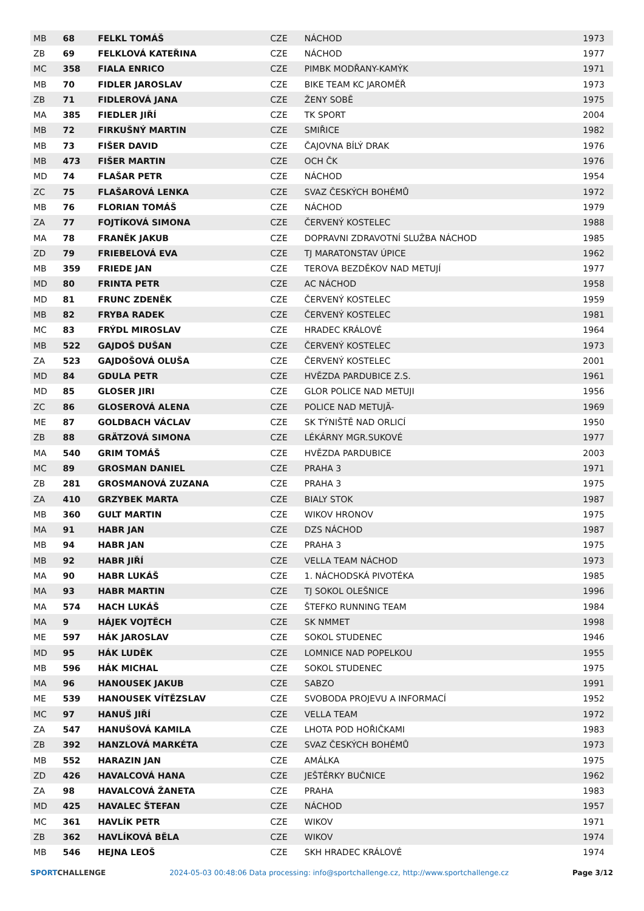| MB | 68 | FELKL TOMÁŠ | CZE | NÁCHOD | 1973 |
| ZB | 69 | FELKLOVÁ KATEŘINA | CZE | NÁCHOD | 1977 |
| MC | 358 | FIALA ENRICO | CZE | PIMBK MODŘANY-KAMÝK | 1971 |
| MB | 70 | FIDLER JAROSLAV | CZE | BIKE TEAM KC JAROMĚŘ | 1973 |
| ZB | 71 | FIDLEROVÁ JANA | CZE | ŽENY SOBĚ | 1975 |
| MA | 385 | FIEDLER JIŘÍ | CZE | TK SPORT | 2004 |
| MB | 72 | FIRKUŠNÝ MARTIN | CZE | SMIŘICE | 1982 |
| MB | 73 | FIŠER DAVID | CZE | ČAJOVNA BÍLÝ DRAK | 1976 |
| MB | 473 | FIŠER MARTIN | CZE | OCH ČK | 1976 |
| MD | 74 | FLAŠAR PETR | CZE | NÁCHOD | 1954 |
| ZC | 75 | FLAŠAROVÁ LENKA | CZE | SVAZ ČESKÝCH BOHÉMŮ | 1972 |
| MB | 76 | FLORIAN TOMÁŠ | CZE | NÁCHOD | 1979 |
| ZA | 77 | FOJTÍKOVÁ SIMONA | CZE | ČERVENÝ KOSTELEC | 1988 |
| MA | 78 | FRANĚK JAKUB | CZE | DOPRAVNI ZDRAVOTNÍ SLUŽBA NÁCHOD | 1985 |
| ZD | 79 | FRIEBELOVÁ EVA | CZE | TJ MARATONSTAV ÚPICE | 1962 |
| MB | 359 | FRIEDE JAN | CZE | TEROVA BEZDĚKOV NAD METUJÍ | 1977 |
| MD | 80 | FRINTA PETR | CZE | AC NÁCHOD | 1958 |
| MD | 81 | FRUNC ZDENĚK | CZE | ČERVENÝ KOSTELEC | 1959 |
| MB | 82 | FRYBA RADEK | CZE | ČERVENÝ KOSTELEC | 1981 |
| MC | 83 | FRÝDL MIROSLAV | CZE | HRADEC KRÁLOVÉ | 1964 |
| MB | 522 | GAJDOŠ DUŠAN | CZE | ČERVENÝ KOSTELEC | 1973 |
| ZA | 523 | GAJDOŠOVÁ OLUŠA | CZE | ČERVENÝ KOSTELEC | 2001 |
| MD | 84 | GDULA PETR | CZE | HVĚZDA PARDUBICE Z.S. | 1961 |
| MD | 85 | GLOSER JIRI | CZE | GLOR POLICE NAD METUJI | 1956 |
| ZC | 86 | GLOSEROVÁ ALENA | CZE | POLICE NAD METUJÃ- | 1969 |
| ME | 87 | GOLDBACH VÁCLAV | CZE | SK TÝNIŠTĚ NAD ORLICÍ | 1950 |
| ZB | 88 | GRÄTZOVÁ SIMONA | CZE | LÉKÁRNY MGR.SUKOVÉ | 1977 |
| MA | 540 | GRIM TOMÁŠ | CZE | HVĚZDA PARDUBICE | 2003 |
| MC | 89 | GROSMAN DANIEL | CZE | PRAHA 3 | 1971 |
| ZB | 281 | GROSMANOVÁ ZUZANA | CZE | PRAHA 3 | 1975 |
| ZA | 410 | GRZYBEK MARTA | CZE | BIALY STOK | 1987 |
| MB | 360 | GULT MARTIN | CZE | WIKOV HRONOV | 1975 |
| MA | 91 | HABR JAN | CZE | DZS NÁCHOD | 1987 |
| MB | 94 | HABR JAN | CZE | PRAHA 3 | 1975 |
| MB | 92 | HABR JIŘÍ | CZE | VELLA TEAM NÁCHOD | 1973 |
| MA | 90 | HABR LUKÁŠ | CZE | 1. NÁCHODSKÁ PIVOTÉKA | 1985 |
| MA | 93 | HABR MARTIN | CZE | TJ SOKOL OLEŠNICE | 1996 |
| MA | 574 | HACH LUKÁŠ | CZE | ŠTEFKO RUNNING TEAM | 1984 |
| MA | 9 | HÁJEK VOJTĚCH | CZE | SK NMMET | 1998 |
| ME | 597 | HÁK JAROSLAV | CZE | SOKOL STUDENEC | 1946 |
| MD | 95 | HÁK LUDĚK | CZE | LOMNICE NAD POPELKOU | 1955 |
| MB | 596 | HÁK MICHAL | CZE | SOKOL STUDENEC | 1975 |
| MA | 96 | HANOUSEK JAKUB | CZE | SABZO | 1991 |
| ME | 539 | HANOUSEK VÍTĚZSLAV | CZE | SVOBODA PROJEVU A INFORMACÍ | 1952 |
| MC | 97 | HANUŠ JIŘÍ | CZE | VELLA TEAM | 1972 |
| ZA | 547 | HANUŠOVÁ KAMILA | CZE | LHOTA POD HOŘIČKAMI | 1983 |
| ZB | 392 | HANZLOVÁ MARKÉTA | CZE | SVAZ ČESKÝCH BOHÉMŮ | 1973 |
| MB | 552 | HARAZIN JAN | CZE | AMÁLKA | 1975 |
| ZD | 426 | HAVALCOVÁ HANA | CZE | JEŠTĚRKY BUČNICE | 1962 |
| ZA | 98 | HAVALCOVÁ ŽANETA | CZE | PRAHA | 1983 |
| MD | 425 | HAVALEC ŠTEFAN | CZE | NÁCHOD | 1957 |
| MC | 361 | HAVLÍK PETR | CZE | WIKOV | 1971 |
| ZB | 362 | HAVLÍKOVÁ BĚLA | CZE | WIKOV | 1974 |
| MB | 546 | HEJNA LEOŠ | CZE | SKH HRADEC KRÁLOVÉ | 1974 |
SPORTCHALLENGE 2024-05-03 00:48:06 Data processing: info@sportchallenge.cz, http://www.sportchallenge.cz
Page 3/12